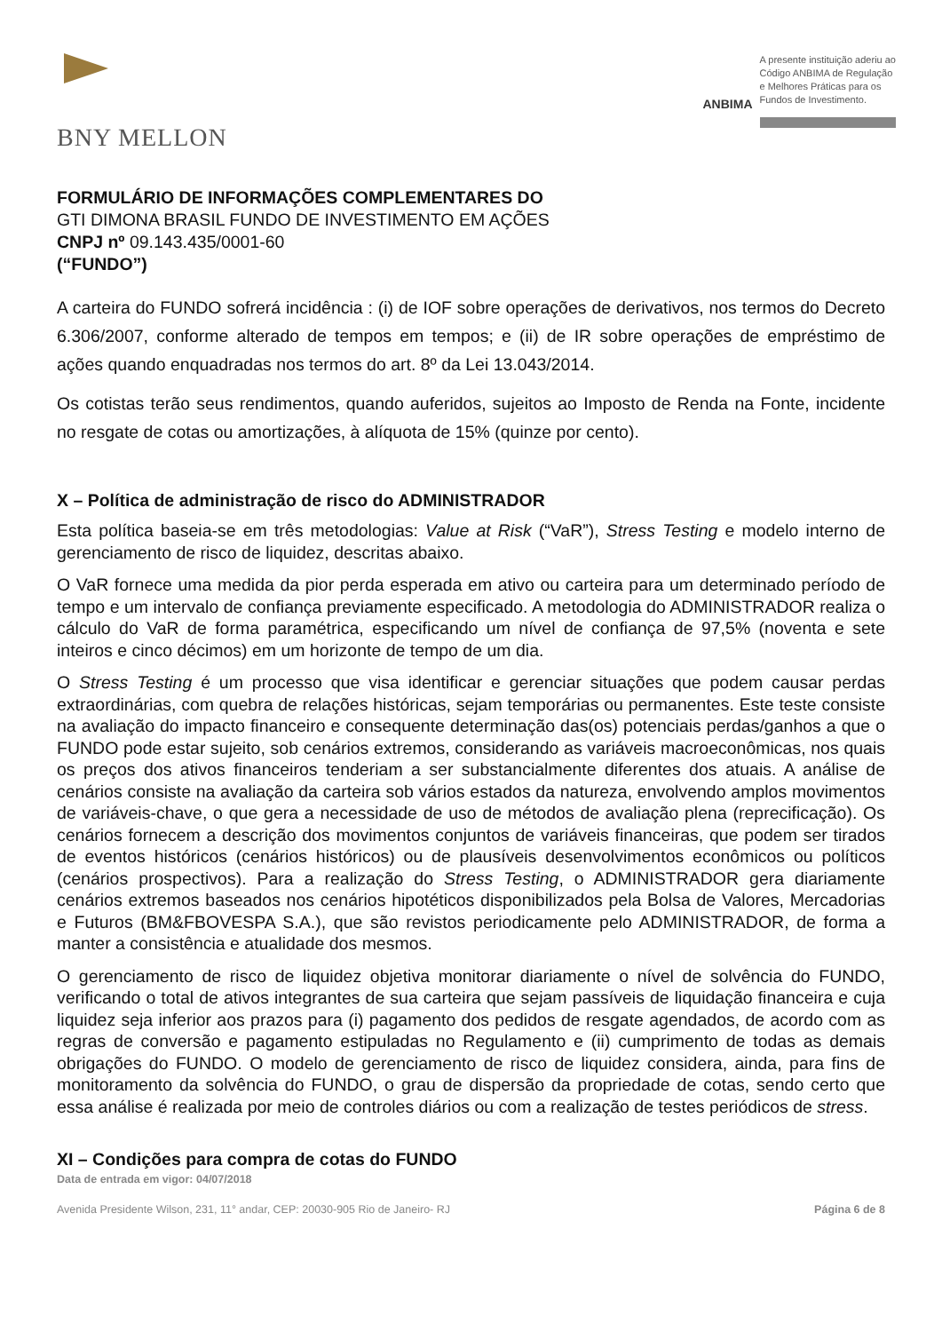BNY MELLON
ANBIMA
A presente instituição aderiu ao
Código ANBIMA de Regulação
e Melhores Práticas para os
Fundos de Investimento.
FORMULÁRIO DE INFORMAÇÕES COMPLEMENTARES DO
GTI DIMONA BRASIL FUNDO DE INVESTIMENTO EM AÇÕES
CNPJ nº 09.143.435/0001-60
(“FUNDO”)
A carteira do FUNDO sofrerá incidência : (i) de IOF sobre operações de derivativos, nos termos do Decreto 6.306/2007, conforme alterado de tempos em tempos; e (ii) de IR sobre operações de empréstimo de ações quando enquadradas nos termos do art. 8º da Lei 13.043/2014.
Os cotistas terão seus rendimentos, quando auferidos, sujeitos ao Imposto de Renda na Fonte, incidente no resgate de cotas ou amortizações, à alíquota de 15% (quinze por cento).
X – Política de administração de risco do ADMINISTRADOR
Esta política baseia-se em três metodologias: Value at Risk (“VaR”), Stress Testing e modelo interno de gerenciamento de risco de liquidez, descritas abaixo.
O VaR fornece uma medida da pior perda esperada em ativo ou carteira para um determinado período de tempo e um intervalo de confiança previamente especificado. A metodologia do ADMINISTRADOR realiza o cálculo do VaR de forma paramétrica, especificando um nível de confiança de 97,5% (noventa e sete inteiros e cinco décimos) em um horizonte de tempo de um dia.
O Stress Testing é um processo que visa identificar e gerenciar situações que podem causar perdas extraordinárias, com quebra de relações históricas, sejam temporárias ou permanentes. Este teste consiste na avaliação do impacto financeiro e consequente determinação das(os) potenciais perdas/ganhos a que o FUNDO pode estar sujeito, sob cenários extremos, considerando as variáveis macroeconômicas, nos quais os preços dos ativos financeiros tenderiam a ser substancialmente diferentes dos atuais. A análise de cenários consiste na avaliação da carteira sob vários estados da natureza, envolvendo amplos movimentos de variáveis-chave, o que gera a necessidade de uso de métodos de avaliação plena (reprecificação). Os cenários fornecem a descrição dos movimentos conjuntos de variáveis financeiras, que podem ser tirados de eventos históricos (cenários históricos) ou de plausíveis desenvolvimentos econômicos ou políticos (cenários prospectivos). Para a realização do Stress Testing, o ADMINISTRADOR gera diariamente cenários extremos baseados nos cenários hipotéticos disponibilizados pela Bolsa de Valores, Mercadorias e Futuros (BM&FBOVESPA S.A.), que são revistos periodicamente pelo ADMINISTRADOR, de forma a manter a consistência e atualidade dos mesmos.
O gerenciamento de risco de liquidez objetiva monitorar diariamente o nível de solvência do FUNDO, verificando o total de ativos integrantes de sua carteira que sejam passíveis de liquidação financeira e cuja liquidez seja inferior aos prazos para (i) pagamento dos pedidos de resgate agendados, de acordo com as regras de conversão e pagamento estipuladas no Regulamento e (ii) cumprimento de todas as demais obrigações do FUNDO. O modelo de gerenciamento de risco de liquidez considera, ainda, para fins de monitoramento da solvência do FUNDO, o grau de dispersão da propriedade de cotas, sendo certo que essa análise é realizada por meio de controles diários ou com a realização de testes periódicos de stress.
XI – Condições para compra de cotas do FUNDO
Data de entrada em vigor: 04/07/2018
Avenida Presidente Wilson, 231, 11° andar, CEP: 20030-905 Rio de Janeiro- RJ Página 6 de 8